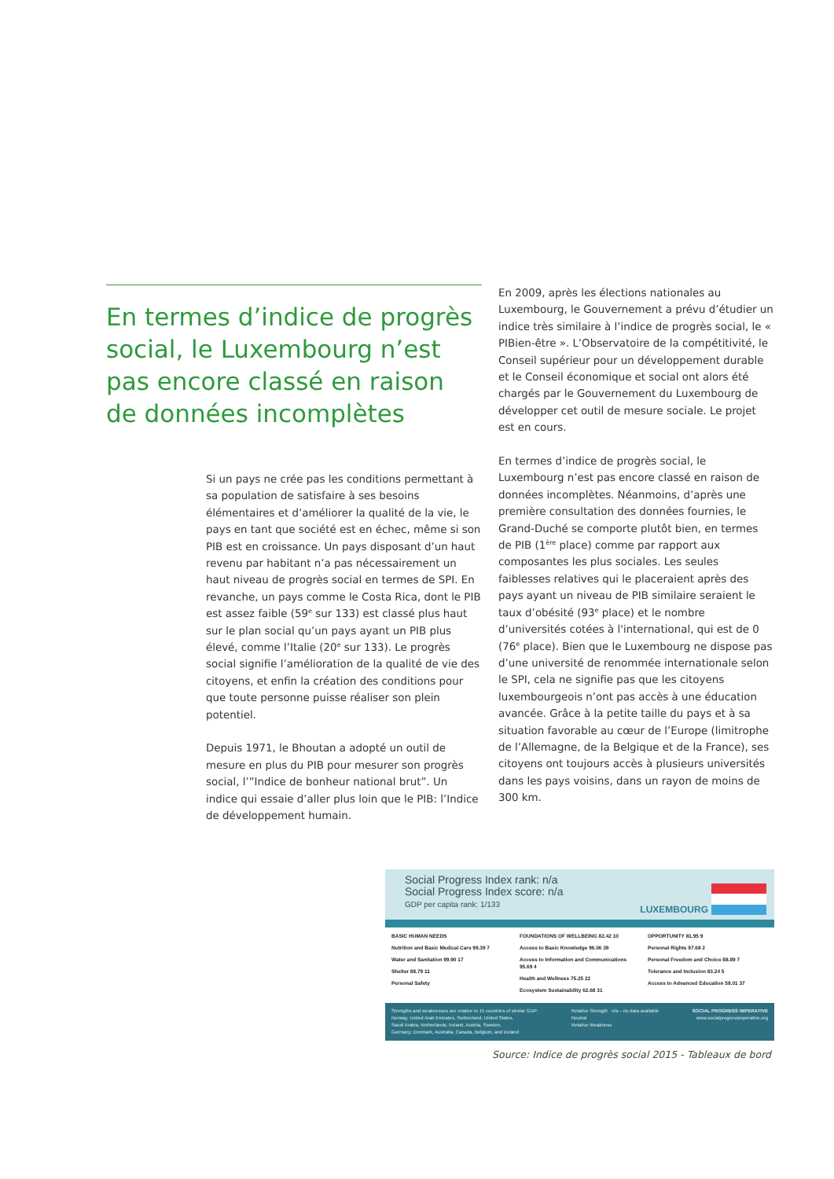En termes d’indice de progrès social, le Luxembourg n’est pas encore classé en raison de données incomplètes
Si un pays ne crée pas les conditions permettant à sa population de satisfaire à ses besoins élémentaires et d’améliorer la qualité de la vie, le pays en tant que société est en échec, même si son PIB est en croissance. Un pays disposant d’un haut revenu par habitant n’a pas nécessairement un haut niveau de progrès social en termes de SPI. En revanche, un pays comme le Costa Rica, dont le PIB est assez faible (59<sup>e</sup> sur 133) est classé plus haut sur le plan social qu’un pays ayant un PIB plus élevé, comme l’Italie (20<sup>e</sup> sur 133). Le progrès social signifie l’amélioration de la qualité de vie des citoyens, et enfin la création des conditions pour que toute personne puisse réaliser son plein potentiel.
Depuis 1971, le Bhoutan a adopté un outil de mesure en plus du PIB pour mesurer son progrès social, l’”Indice de bonheur national brut”. Un indice qui essaie d’aller plus loin que le PIB: l’Indice de développement humain.
En 2009, après les élections nationales au Luxembourg, le Gouvernement a prévu d’étudier un indice très similaire à l’indice de progrès social, le « PIBien-être ». L’Observatoire de la compétitivité, le Conseil supérieur pour un développement durable et le Conseil économique et social ont alors été chargés par le Gouvernement du Luxembourg de développer cet outil de mesure sociale. Le projet est en cours.
En termes d’indice de progrès social, le Luxembourg n’est pas encore classé en raison de données incomplètes. Néanmoins, d’après une première consultation des données fournies, le Grand-Duché se comporte plutôt bien, en termes de PIB (1<sup>ère</sup> place) comme par rapport aux composantes les plus sociales. Les seules faiblesses relatives qui le placeraient après des pays ayant un niveau de PIB similaire seraient le taux d’obésité (93<sup>e</sup> place) et le nombre d’universités cotées à l'international, qui est de 0 (76<sup>e</sup> place). Bien que le Luxembourg ne dispose pas d’une université de renommée internationale selon le SPI, cela ne signifie pas que les citoyens luxembourgeois n’ont pas accès à une éducation avancée. Grâce à la petite taille du pays et à sa situation favorable au cœur de l’Europe (limitrophe de l’Allemagne, de la Belgique et de la France), ses citoyens ont toujours accès à plusieurs universités dans les pays voisins, dans un rayon de moins de 300 km.
Social Progress Index rank: n/a
Social Progress Index score: n/a
GDP per capita rank: 1/133
LUXEMBOURG
BASIC HUMAN NEEDS
Nutrition and Basic Medical Care 99.39 7
Water and Sanitation 99.90 17
Shelter 88.79 11
Personal Safety
FOUNDATIONS OF WELLBEING 82.42 10
Access to Basic Knowledge 96.06 39
Access to Information and Communications 95.69 4
Health and Wellness 75.25 22
Ecosystem Sustainability 62.68 31
OPPORTUNITY 81.95 9
Personal Rights 97.68 2
Personal Freedom and Choice 88.89 7
Tolerance and Inclusion 83.24 5
Access to Advanced Education 58.01 37
Strengths and weaknesses are relative to 15 countries of similar GDP:
Norway, United Arab Emirates, Switzerland, United States,
Saudi Arabia, Netherlands, Ireland, Austria, Sweden,
Germany, Denmark, Australia, Canada, Belgium, and Iceland
Relative Strength n/a – no data available
Neutral
Relative Weakness
SOCIAL PROGRESS IMPERATIVE
www.socialprogressimperative.org
Source: Indice de progrès social 2015 - Tableaux de bord